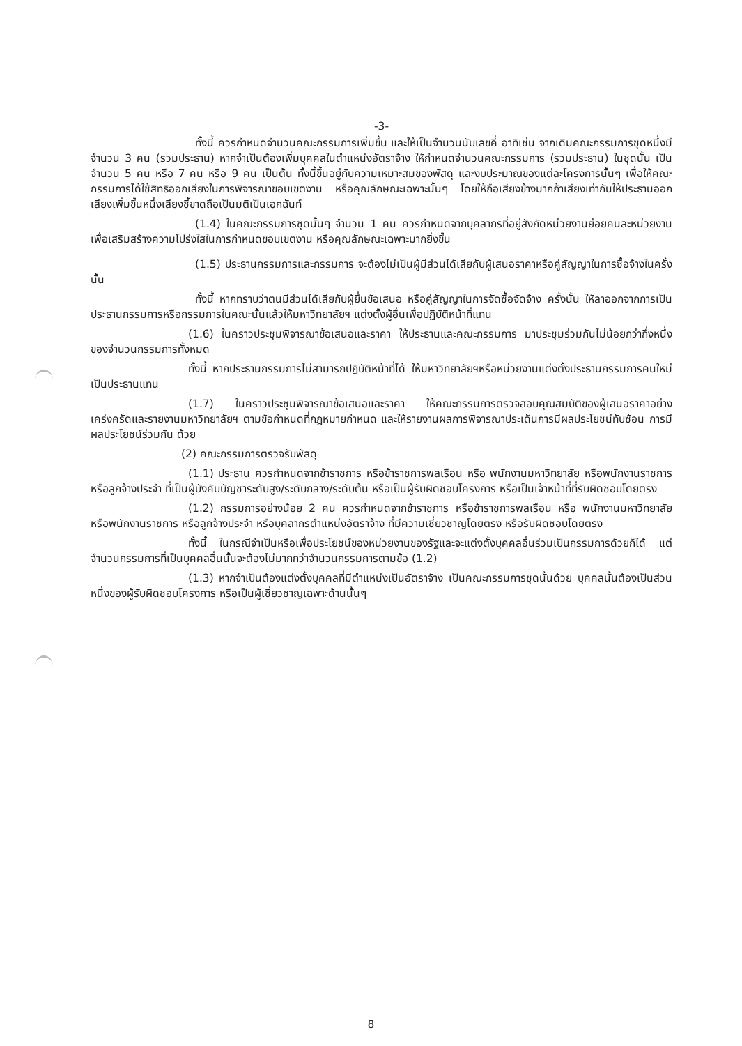-3-
ทั้งนี้ ควรกำหนดจำนวนคณะกรรมการเพิ่มขึ้น และให้เป็นจำนวนนับเลขคี่ อาทิเช่น จากเดิมคณะกรรมการชุดหนึ่งมีจำนวน 3 คน (รวมประธาน) หากจำเป็นต้องเพิ่มบุคคลในตำแหน่งอัตราจ้าง ให้กำหนดจำนวนคณะกรรมการ (รวมประธาน) ในชุดนั้น เป็นจำนวน 5 คน หรือ 7 คน หรือ 9 คน เป็นต้น ทั้งนี้ขึ้นอยู่กับความเหมาะสมของพัสดุ และงบประมาณของแต่ละโครงการนั้นๆ เพื่อให้คณะกรรมการได้ใช้สิทธิออกเสียงในการพิจารณาขอบเขตงาน หรือคุณลักษณะเฉพาะนั้นๆ โดยให้ถือเสียงข้างมากถ้าเสียงเท่ากันให้ประธานออกเสียงเพิ่มขึ้นหนึ่งเสียงชี้ขาดถือเป็นมติเป็นเอกฉันท์
(1.4) ในคณะกรรมการชุดนั้นๆ จำนวน 1 คน ควรกำหนดจากบุคลากรที่อยู่สังกัดหน่วยงานย่อยคนละหน่วยงาน เพื่อเสริมสร้างความโปร่งใสในการกำหนดขอบเขตงาน หรือคุณลักษณะเฉพาะมากยิ่งขึ้น
(1.5) ประธานกรรมการและกรรมการ จะต้องไม่เป็นผู้มีส่วนได้เสียกับผู้เสนอราคาหรือคู่สัญญาในการซื้อจ้างในครั้งนั้น
ทั้งนี้ หากทราบว่าตนมีส่วนได้เสียกับผู้ยื่นข้อเสนอ หรือคู่สัญญาในการจัดซื้อจัดจ้าง ครั้งนั้น ให้ลาออกจากการเป็นประธานกรรมการหรือกรรมการในคณะนั้นแล้วให้มหาวิทยาลัยฯ แต่งตั้งผู้อื่นเพื่อปฏิบัติหน้าที่แทน
(1.6) ในคราวประชุมพิจารณาข้อเสนอและราคา ให้ประธานและคณะกรรมการ มาประชุมร่วมกันไม่น้อยกว่ากึ่งหนึ่งของจำนวนกรรมการทั้งหมด
ทั้งนี้ หากประธานกรรมการไม่สามารถปฏิบัติหน้าที่ได้ ให้มหาวิทยาลัยฯหรือหน่วยงานแต่งตั้งประธานกรรมการคนใหม่เป็นประธานแทน
(1.7) ในคราวประชุมพิจารณาข้อเสนอและราคา ให้คณะกรรมการตรวจสอบคุณสมบัติของผู้เสนอราคาอย่างเคร่งครัดและรายงานมหาวิทยาลัยฯ ตามข้อกำหนดที่กฎหมายกำหนด และให้รายงานผลการพิจารณาประเด็นการมีผลประโยชน์ทับซ้อน การมีผลประโยชน์ร่วมกัน ด้วย
(2) คณะกรรมการตรวจรับพัสดุ
(1.1) ประธาน ควรกำหนดจากข้าราชการ หรือข้าราชการพลเรือน หรือ พนักงานมหาวิทยาลัย หรือพนักงานราชการ หรือลูกจ้างประจำ ที่เป็นผู้บังคับบัญชาระดับสูง/ระดับกลาง/ระดับต้น หรือเป็นผู้รับผิดชอบโครงการ หรือเป็นเจ้าหน้าที่ที่รับผิดชอบโดยตรง
(1.2) กรรมการอย่างน้อย 2 คน ควรกำหนดจากข้าราชการ หรือข้าราชการพลเรือน หรือ พนักงานมหาวิทยาลัย หรือพนักงานราชการ หรือลูกจ้างประจำ หรือบุคลากรตำแหน่งอัตราจ้าง ที่มีความเชี่ยวชาญโดยตรง หรือรับผิดชอบโดยตรง
ทั้งนี้ ในกรณีจำเป็นหรือเพื่อประโยชน์ของหน่วยงานของรัฐและจะแต่งตั้งบุคคลอื่นร่วมเป็นกรรมการด้วยก็ได้ แต่จำนวนกรรมการที่เป็นบุคคลอื่นนั้นจะต้องไม่มากกว่าจำนวนกรรมการตามข้อ (1.2)
(1.3) หากจำเป็นต้องแต่งตั้งบุคคลที่มีตำแหน่งเป็นอัตราจ้าง เป็นคณะกรรมการชุดนั้นด้วย บุคคลนั้นต้องเป็นส่วนหนึ่งของผู้รับผิดชอบโครงการ หรือเป็นผู้เชี่ยวชาญเฉพาะด้านนั้นๆ
8